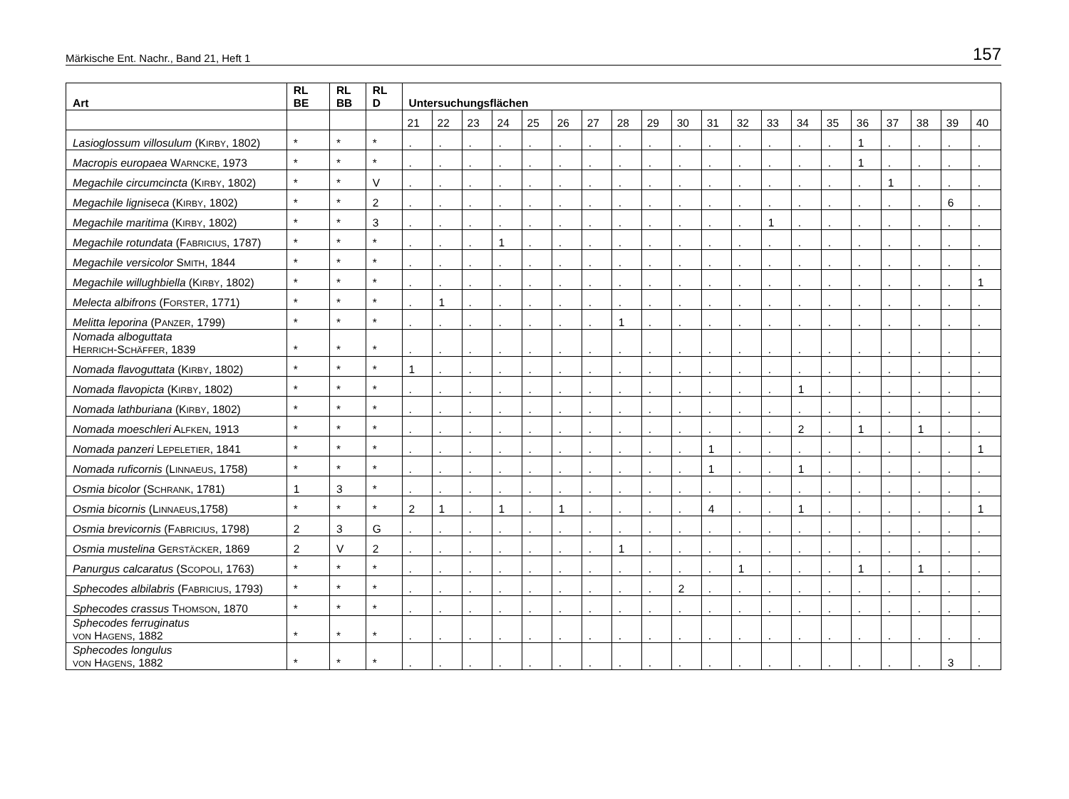Märkische Ent. Nachr., Band 21, Heft 1 157
| Art | RL BE | RL BB | RL D | Untersuchungsflächen | | | | | | | | | | | | | | | | | | | |
| --- | --- | --- | --- | --- | --- | --- | --- | --- | --- | --- | --- | --- | --- | --- | --- | --- | --- | --- | --- | --- | --- | --- | --- |
| | | | | 21 | 22 | 23 | 24 | 25 | 26 | 27 | 28 | 29 | 30 | 31 | 32 | 33 | 34 | 35 | 36 | 37 | 38 | 39 | 40 |
| Lasioglossum villosulum (K IRBY , 1802) | * | * | * | . | . | . | . | . | . | . | . | . | . | . | . | . | . | . | 1 | . | . | . | . |
| Macropis europaea W ARNCKE , 1973 | * | * | * | . | . | . | . | . | . | . | . | . | . | . | . | . | . | . | 1 | . | . | . | . |
| Megachile circumcincta (K IRBY , 1802) | * | * | V | . | . | . | . | . | . | . | . | . | . | . | . | . | . | . | . | 1 | . | . | . |
| Megachile ligniseca (K IRBY , 1802) | * | * | 2 | . | . | . | . | . | . | . | . | . | . | . | . | . | . | . | . | . | . | 6 | . |
| Megachile maritima (K IRBY , 1802) | * | * | 3 | . | . | . | . | . | . | . | . | . | . | . | . | 1 | . | . | . | . | . | . | . |
| Megachile rotundata (F ABRICIUS , 1787) | * | * | * | . | . | . | 1 | . | . | . | . | . | . | . | . | . | . | . | . | . | . | . | . |
| Megachile versicolor S MITH , 1844 | * | * | * | . | . | . | . | . | . | . | . | . | . | . | . | . | . | . | . | . | . | . | . |
| Megachile willughbiella (K IRBY , 1802) | * | * | * | . | . | . | . | . | . | . | . | . | . | . | . | . | . | . | . | . | . | . | 1 |
| Melecta albifrons (F ORSTER , 1771) | * | * | * | . | 1 | . | . | . | . | . | . | . | . | . | . | . | . | . | . | . | . | . | . |
| Melitta leporina (P ANZER , 1799) | * | * | * | . | . | . | . | . | . | . | 1 | . | . | . | . | . | . | . | . | . | . | . | . |
| Nomada alboguttata H ERRICH -S CHÄFFER , 1839 | * | * | * | . | . | . | . | . | . | . | . | . | . | . | . | . | . | . | . | . | . | . | . |
| Nomada flavoguttata (K IRBY , 1802) | * | * | * | 1 | . | . | . | . | . | . | . | . | . | . | . | . | . | . | . | . | . | . | . |
| Nomada flavopicta (K IRBY , 1802) | * | * | * | . | . | . | . | . | . | . | . | . | . | . | . | . | 1 | . | . | . | . | . | . |
| Nomada lathburiana (K IRBY , 1802) | * | * | * | . | . | . | . | . | . | . | . | . | . | . | . | . | . | . | . | . | . | . | . |
| Nomada moeschleri A LFKEN , 1913 | * | * | * | . | . | . | . | . | . | . | . | . | . | . | . | . | 2 | . | 1 | . | 1 | . | . |
| Nomada panzeri L EPELETIER , 1841 | * | * | * | . | . | . | . | . | . | . | . | . | . | 1 | . | . | . | . | . | . | . | . | 1 |
| Nomada ruficornis (L INNAEUS , 1758) | * | * | * | . | . | . | . | . | . | . | . | . | . | 1 | . | . | 1 | . | . | . | . | . | . |
| Osmia bicolor (S CHRANK , 1781) | 1 | 3 | * | . | . | . | . | . | . | . | . | . | . | . | . | . | . | . | . | . | . | . | . |
| Osmia bicornis (L INNAEUS ,1758) | * | * | * | 2 | 1 | . | 1 | . | 1 | . | . | . | . | 4 | . | . | 1 | . | . | . | . | . | 1 |
| Osmia brevicornis (F ABRICIUS , 1798) | 2 | 3 | G | . | . | . | . | . | . | . | . | . | . | . | . | . | . | . | . | . | . | . | . |
| Osmia mustelina G ERSTÄCKER , 1869 | 2 | V | 2 | . | . | . | . | . | . | . | 1 | . | . | . | . | . | . | . | . | . | . | . | . |
| Panurgus calcaratus (S COPOLI , 1763) | * | * | * | . | . | . | . | . | . | . | . | . | . | . | 1 | . | . | . | 1 | . | 1 | . | . |
| Sphecodes albilabris (F ABRICIUS , 1793) | * | * | * | . | . | . | . | . | . | . | . | . | 2 | . | . | . | . | . | . | . | . | . | . |
| Sphecodes crassus T HOMSON , 1870 | * | * | * | . | . | . | . | . | . | . | . | . | . | . | . | . | . | . | . | . | . | . | . |
| Sphecodes ferruginatus VON H AGENS , 1882 | * | * | * | . | . | . | . | . | . | . | . | . | . | . | . | . | . | . | . | . | . | . | . |
| Sphecodes longulus VON H AGENS , 1882 | * | * | * | . | . | . | . | . | . | . | . | . | . | . | . | . | . | . | . | . | . | 3 | . |